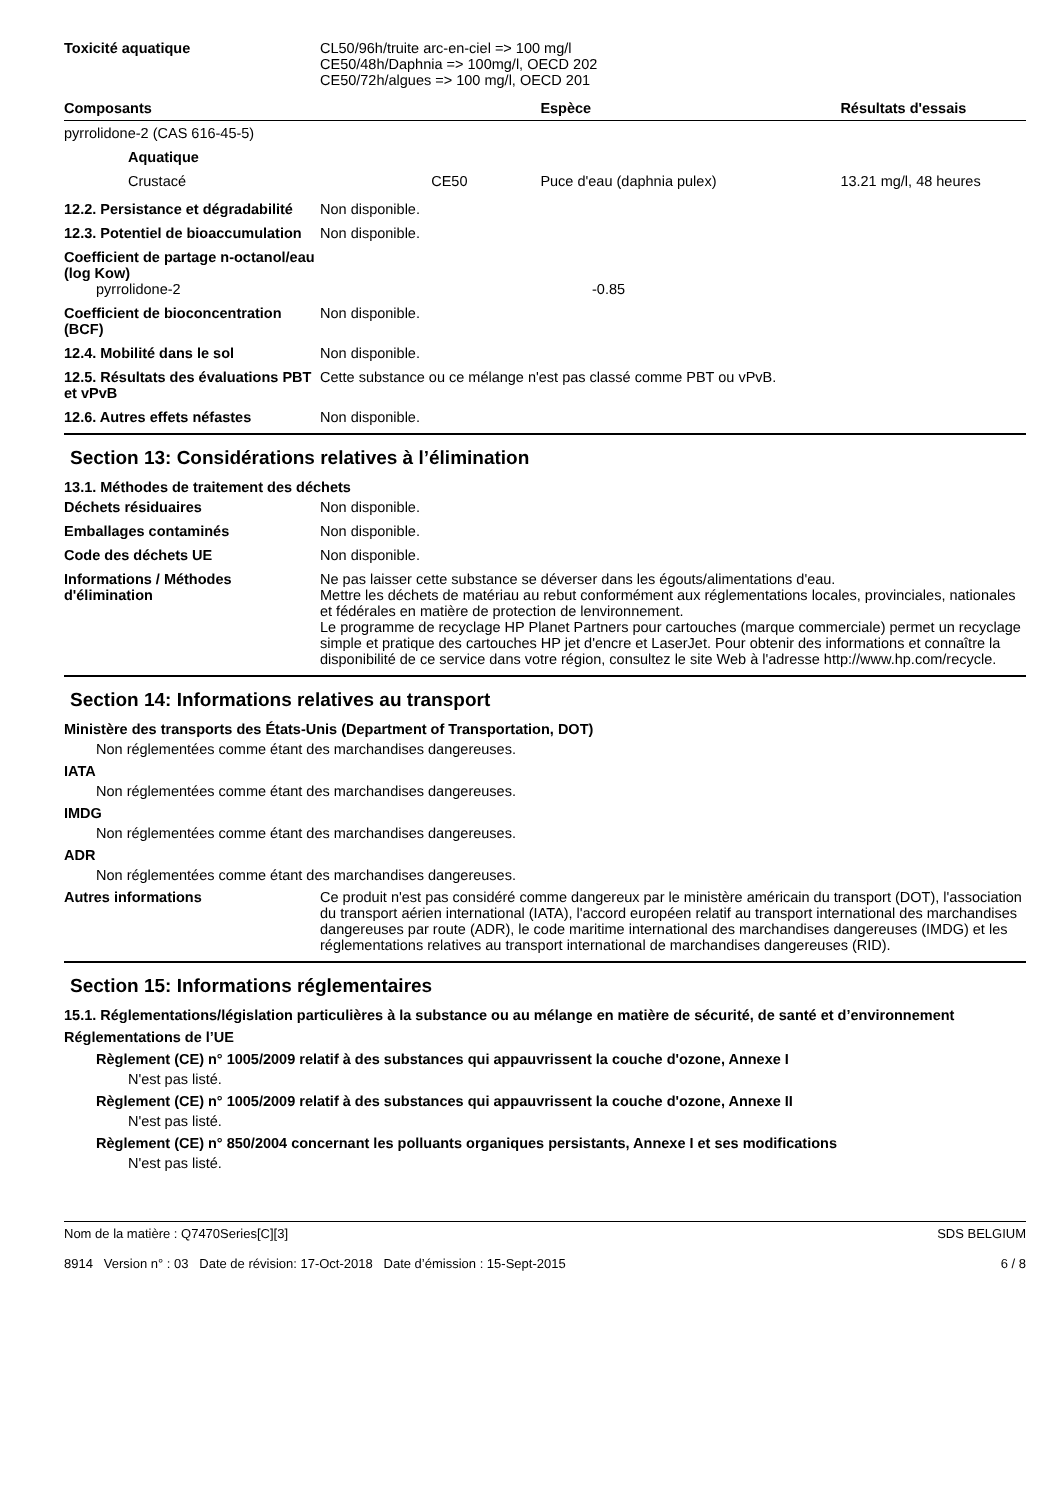Toxicité aquatique CL50/96h/truite arc-en-ciel => 100 mg/l
CE50/48h/Daphnia => 100mg/l, OECD 202
CE50/72h/algues => 100 mg/l, OECD 201
| Composants | | Espèce | Résultats d'essais |
| --- | --- | --- | --- |
| pyrrolidone-2 (CAS 616-45-5) | | | |
| Aquatique | | | |
| Crustacé | CE50 | Puce d'eau (daphnia pulex) | 13.21 mg/l, 48 heures |
12.2. Persistance et dégradabilité
Non disponible.
12.3. Potentiel de bioaccumulation
Non disponible.
Coefficient de partage n-octanol/eau (log Kow)
pyrrolidone-2 -0.85
Coefficient de bioconcentration (BCF)
Non disponible.
12.4. Mobilité dans le sol Non disponible.
12.5. Résultats des évaluations PBT et vPvB
Cette substance ou ce mélange n'est pas classé comme PBT ou vPvB.
12.6. Autres effets néfastes Non disponible.
Section 13: Considérations relatives à l’élimination
13.1. Méthodes de traitement des déchets
Déchets résiduaires Non disponible.
Emballages contaminés Non disponible.
Code des déchets UE Non disponible.
Informations / Méthodes d'élimination
Ne pas laisser cette substance se déverser dans les égouts/alimentations d'eau.
Mettre les déchets de matériau au rebut conformément aux réglementations locales, provinciales, nationales et fédérales en matière de protection de lenvironnement.
Le programme de recyclage HP Planet Partners pour cartouches (marque commerciale) permet un recyclage simple et pratique des cartouches HP jet d'encre et LaserJet. Pour obtenir des informations et connaître la disponibilité de ce service dans votre région, consultez le site Web à l'adresse http://www.hp.com/recycle.
Section 14: Informations relatives au transport
Ministère des transports des États-Unis (Department of Transportation, DOT)
Non réglementées comme étant des marchandises dangereuses.
IATA
Non réglementées comme étant des marchandises dangereuses.
IMDG
Non réglementées comme étant des marchandises dangereuses.
ADR
Non réglementées comme étant des marchandises dangereuses.
Autres informations Ce produit n'est pas considéré comme dangereux par le ministère américain du transport (DOT), l'association du transport aérien international (IATA), l'accord européen relatif au transport international des marchandises dangereuses par route (ADR), le code maritime international des marchandises dangereuses (IMDG) et les réglementations relatives au transport international de marchandises dangereuses (RID).
Section 15: Informations réglementaires
15.1. Réglementations/législation particulières à la substance ou au mélange en matière de sécurité, de santé et d’environnement
Réglementations de l’UE
Règlement (CE) n° 1005/2009 relatif à des substances qui appauvrissent la couche d'ozone, Annexe I
N'est pas listé.
Règlement (CE) n° 1005/2009 relatif à des substances qui appauvrissent la couche d'ozone, Annexe II
N'est pas listé.
Règlement (CE) n° 850/2004 concernant les polluants organiques persistants, Annexe I et ses modifications
N'est pas listé.
Nom de la matière : Q7470Series[C][3]
8914 Version n° : 03 Date de révision: 17-Oct-2018 Date d’émission : 15-Sept-2015
SDS BELGIUM
6 / 8